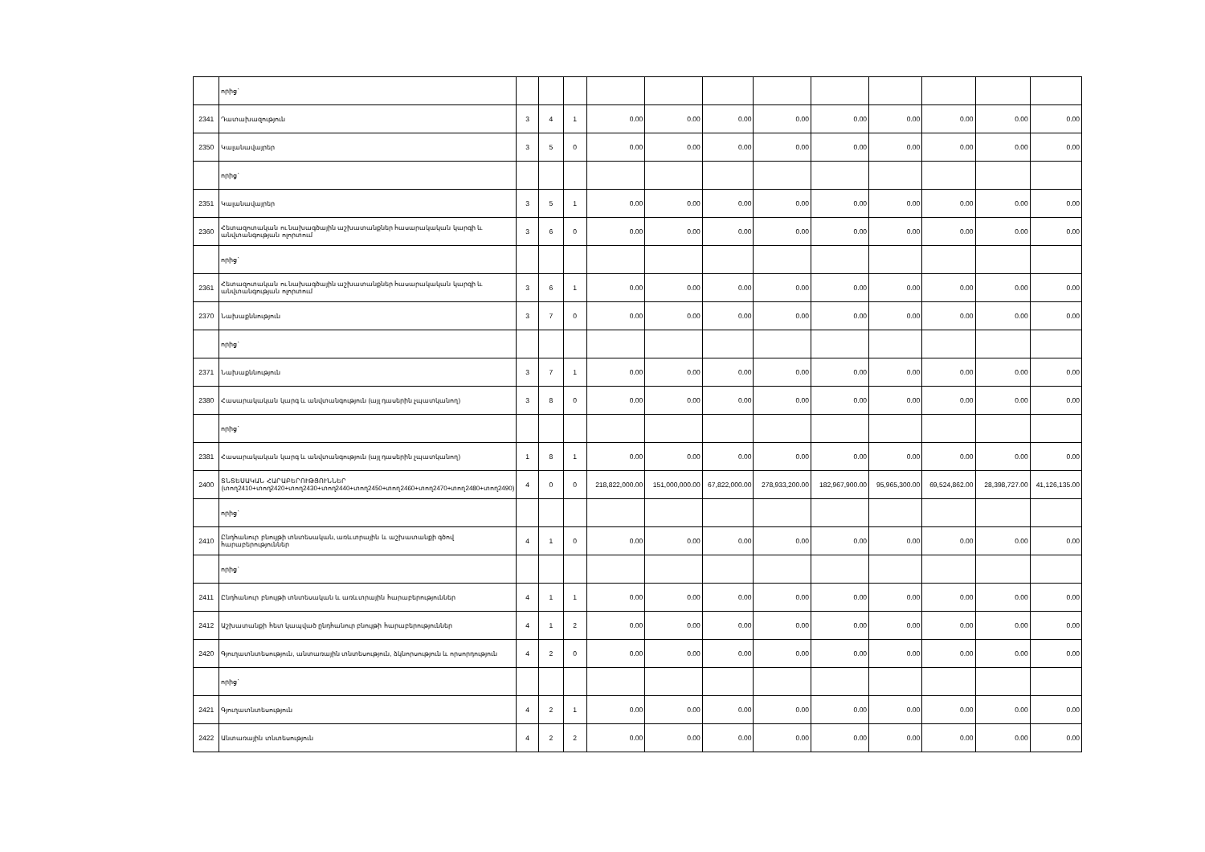| | որից` | | | | | | | | | | | | |
| 2341 | Դատախազություն | 3 | 4 | 1 | 0.00 | 0.00 | 0.00 | 0.00 | 0.00 | 0.00 | 0.00 | 0.00 | 0.00 |
| 2350 | Կալանավայրեր | 3 | 5 | 0 | 0.00 | 0.00 | 0.00 | 0.00 | 0.00 | 0.00 | 0.00 | 0.00 | 0.00 |
| | որից` | | | | | | | | | | | | |
| 2351 | Կալանավայրեր | 3 | 5 | 1 | 0.00 | 0.00 | 0.00 | 0.00 | 0.00 | 0.00 | 0.00 | 0.00 | 0.00 |
| 2360 | Հետազոտական ու նախագծային աշխատանքներ հասարակական կարգի և անվտանգության ոլորտում | 3 | 6 | 0 | 0.00 | 0.00 | 0.00 | 0.00 | 0.00 | 0.00 | 0.00 | 0.00 | 0.00 |
| | որից` | | | | | | | | | | | | |
| 2361 | Հետազոտական ու նախագծային աշխատանքներ հասարակական կարգի և անվտանգության ոլորտում | 3 | 6 | 1 | 0.00 | 0.00 | 0.00 | 0.00 | 0.00 | 0.00 | 0.00 | 0.00 | 0.00 |
| 2370 | Նախաքննություն | 3 | 7 | 0 | 0.00 | 0.00 | 0.00 | 0.00 | 0.00 | 0.00 | 0.00 | 0.00 | 0.00 |
| | որից` | | | | | | | | | | | | |
| 2371 | Նախաքննություն | 3 | 7 | 1 | 0.00 | 0.00 | 0.00 | 0.00 | 0.00 | 0.00 | 0.00 | 0.00 | 0.00 |
| 2380 | Հասարակական կարգ և անվտանգություն (այլ դասերին չպատկանող) | 3 | 8 | 0 | 0.00 | 0.00 | 0.00 | 0.00 | 0.00 | 0.00 | 0.00 | 0.00 | 0.00 |
| | որից` | | | | | | | | | | | | |
| 2381 | Հասարակական կարգ և անվտանգություն (այլ դասերին չպատկանող) | 1 | 8 | 1 | 0.00 | 0.00 | 0.00 | 0.00 | 0.00 | 0.00 | 0.00 | 0.00 | 0.00 |
| 2400 | ՏՆՏԵՍԱԿԱՆ ՀԱՐԱԲԵՐՈՒԹՅՈՒՆՆԵՐ (տող2410+տող2420+տող2430+տող2440+տող2450+տող2460+տող2470+տող2480+տող2490) | 4 | 0 | 0 | 218,822,000.00 | 151,000,000.00 | 67,822,000.00 | 278,933,200.00 | 182,967,900.00 | 95,965,300.00 | 69,524,862.00 | 28,398,727.00 | 41,126,135.00 |
| | որից` | | | | | | | | | | | | |
| 2410 | Ընդհանուր բնույթի տնտեսական, առևտրային և աշխատանքի գծով հարաբերություններ | 4 | 1 | 0 | 0.00 | 0.00 | 0.00 | 0.00 | 0.00 | 0.00 | 0.00 | 0.00 | 0.00 |
| | որից` | | | | | | | | | | | | |
| 2411 | Ընդհանուր բնույթի տնտեսական և առևտրային հարաբերություններ | 4 | 1 | 1 | 0.00 | 0.00 | 0.00 | 0.00 | 0.00 | 0.00 | 0.00 | 0.00 | 0.00 |
| 2412 | Աշխատանքի հետ կապված ընդհանուր բնույթի հարաբերություններ | 4 | 1 | 2 | 0.00 | 0.00 | 0.00 | 0.00 | 0.00 | 0.00 | 0.00 | 0.00 | 0.00 |
| 2420 | Գյուղատնտեսություն, անտառային տնտեսություն, ձկնորսություն և որսորդություն | 4 | 2 | 0 | 0.00 | 0.00 | 0.00 | 0.00 | 0.00 | 0.00 | 0.00 | 0.00 | 0.00 |
| | որից` | | | | | | | | | | | | |
| 2421 | Գյուղատնտեսություն | 4 | 2 | 1 | 0.00 | 0.00 | 0.00 | 0.00 | 0.00 | 0.00 | 0.00 | 0.00 | 0.00 |
| 2422 | Անտառային տնտեսություն | 4 | 2 | 2 | 0.00 | 0.00 | 0.00 | 0.00 | 0.00 | 0.00 | 0.00 | 0.00 | 0.00 |